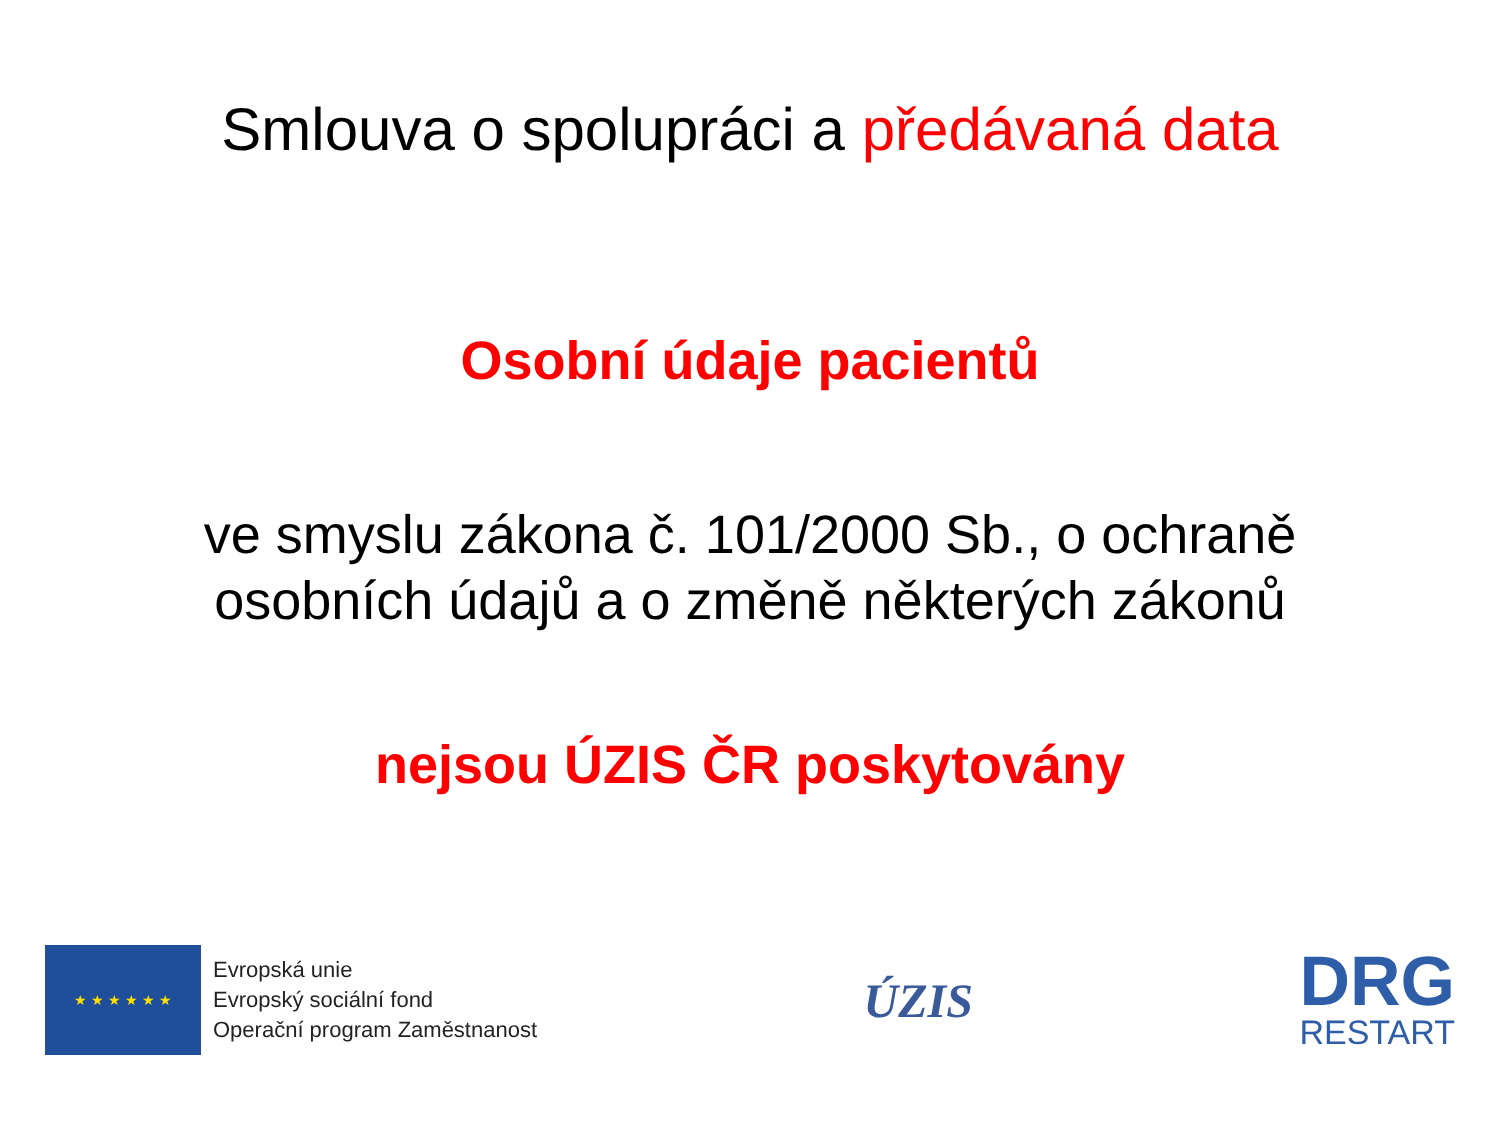Smlouva o spolupráci a předávaná data
Osobní údaje pacientů
ve smyslu zákona č. 101/2000 Sb., o ochraně
osobních údajů a o změně některých zákonů
nejsou ÚZIS ČR poskytovány
★ ★ ★ ★ ★ ★
Evropská unie
Evropský sociální fond
Operační program Zaměstnanost
ÚZIS
DRG
RESTART